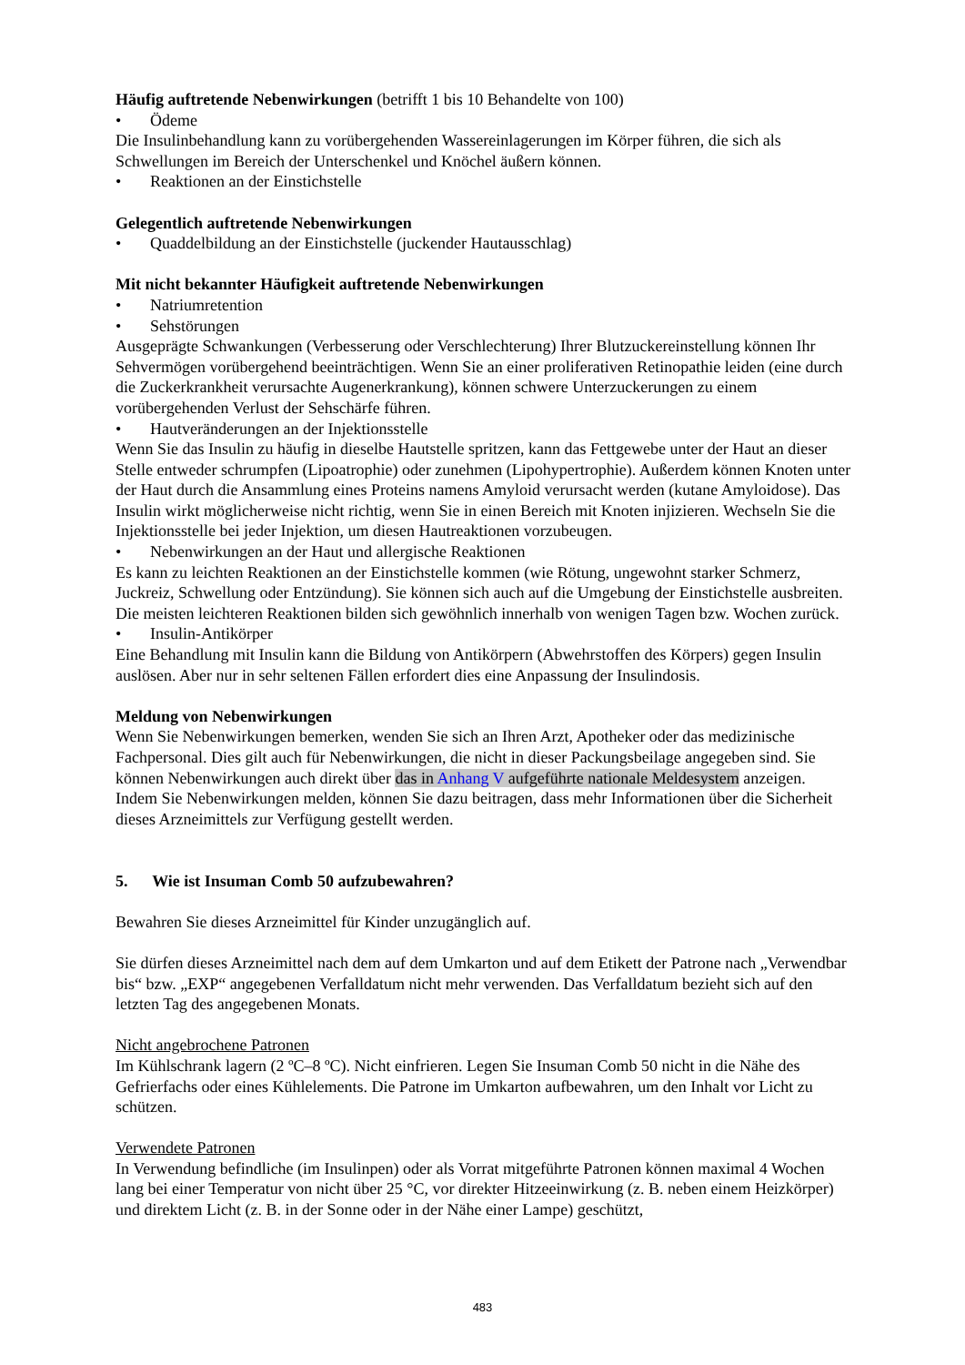Häufig auftretende Nebenwirkungen (betrifft 1 bis 10 Behandelte von 100)
• Ödeme
Die Insulinbehandlung kann zu vorübergehenden Wassereinlagerungen im Körper führen, die sich als Schwellungen im Bereich der Unterschenkel und Knöchel äußern können.
• Reaktionen an der Einstichstelle
Gelegentlich auftretende Nebenwirkungen
• Quaddelbildung an der Einstichstelle (juckender Hautausschlag)
Mit nicht bekannter Häufigkeit auftretende Nebenwirkungen
• Natriumretention
• Sehstörungen
Ausgeprägte Schwankungen (Verbesserung oder Verschlechterung) Ihrer Blutzuckereinstellung können Ihr Sehvermögen vorübergehend beeinträchtigen. Wenn Sie an einer proliferativen Retinopathie leiden (eine durch die Zuckerkrankheit verursachte Augenerkrankung), können schwere Unterzuckerungen zu einem vorübergehenden Verlust der Sehschärfe führen.
• Hautveränderungen an der Injektionsstelle
Wenn Sie das Insulin zu häufig in dieselbe Hautstelle spritzen, kann das Fettgewebe unter der Haut an dieser Stelle entweder schrumpfen (Lipoatrophie) oder zunehmen (Lipohypertrophie). Außerdem können Knoten unter der Haut durch die Ansammlung eines Proteins namens Amyloid verursacht werden (kutane Amyloidose). Das Insulin wirkt möglicherweise nicht richtig, wenn Sie in einen Bereich mit Knoten injizieren. Wechseln Sie die Injektionsstelle bei jeder Injektion, um diesen Hautreaktionen vorzubeugen.
• Nebenwirkungen an der Haut und allergische Reaktionen
Es kann zu leichten Reaktionen an der Einstichstelle kommen (wie Rötung, ungewohnt starker Schmerz, Juckreiz, Schwellung oder Entzündung). Sie können sich auch auf die Umgebung der Einstichstelle ausbreiten. Die meisten leichteren Reaktionen bilden sich gewöhnlich innerhalb von wenigen Tagen bzw. Wochen zurück.
• Insulin-Antikörper
Eine Behandlung mit Insulin kann die Bildung von Antikörpern (Abwehrstoffen des Körpers) gegen Insulin auslösen. Aber nur in sehr seltenen Fällen erfordert dies eine Anpassung der Insulindosis.
Meldung von Nebenwirkungen
Wenn Sie Nebenwirkungen bemerken, wenden Sie sich an Ihren Arzt, Apotheker oder das medizinische Fachpersonal. Dies gilt auch für Nebenwirkungen, die nicht in dieser Packungsbeilage angegeben sind. Sie können Nebenwirkungen auch direkt über das in Anhang V aufgeführte nationale Meldesystem anzeigen. Indem Sie Nebenwirkungen melden, können Sie dazu beitragen, dass mehr Informationen über die Sicherheit dieses Arzneimittels zur Verfügung gestellt werden.
5. Wie ist Insuman Comb 50 aufzubewahren?
Bewahren Sie dieses Arzneimittel für Kinder unzugänglich auf.
Sie dürfen dieses Arzneimittel nach dem auf dem Umkarton und auf dem Etikett der Patrone nach „Verwendbar bis“ bzw. „EXP“ angegebenen Verfalldatum nicht mehr verwenden. Das Verfalldatum bezieht sich auf den letzten Tag des angegebenen Monats.
Nicht angebrochene Patronen
Im Kühlschrank lagern (2 ºC–8 ºC). Nicht einfrieren. Legen Sie Insuman Comb 50 nicht in die Nähe des Gefrierfachs oder eines Kühlelements. Die Patrone im Umkarton aufbewahren, um den Inhalt vor Licht zu schützen.
Verwendete Patronen
In Verwendung befindliche (im Insulinpen) oder als Vorrat mitgeführte Patronen können maximal 4 Wochen lang bei einer Temperatur von nicht über 25 °C, vor direkter Hitzeeinwirkung (z. B. neben einem Heizkörper) und direktem Licht (z. B. in der Sonne oder in der Nähe einer Lampe) geschützt,
483